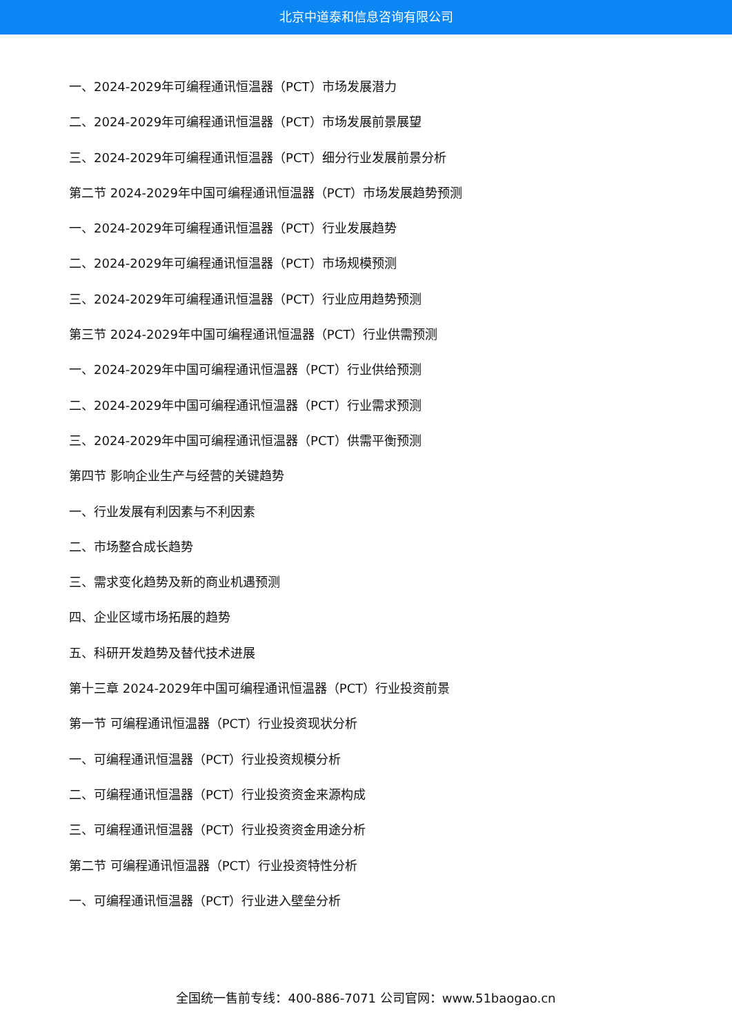北京中道泰和信息咨询有限公司
一、2024-2029年可编程通讯恒温器（PCT）市场发展潜力
二、2024-2029年可编程通讯恒温器（PCT）市场发展前景展望
三、2024-2029年可编程通讯恒温器（PCT）细分行业发展前景分析
第二节 2024-2029年中国可编程通讯恒温器（PCT）市场发展趋势预测
一、2024-2029年可编程通讯恒温器（PCT）行业发展趋势
二、2024-2029年可编程通讯恒温器（PCT）市场规模预测
三、2024-2029年可编程通讯恒温器（PCT）行业应用趋势预测
第三节 2024-2029年中国可编程通讯恒温器（PCT）行业供需预测
一、2024-2029年中国可编程通讯恒温器（PCT）行业供给预测
二、2024-2029年中国可编程通讯恒温器（PCT）行业需求预测
三、2024-2029年中国可编程通讯恒温器（PCT）供需平衡预测
第四节 影响企业生产与经营的关键趋势
一、行业发展有利因素与不利因素
二、市场整合成长趋势
三、需求变化趋势及新的商业机遇预测
四、企业区域市场拓展的趋势
五、科研开发趋势及替代技术进展
第十三章 2024-2029年中国可编程通讯恒温器（PCT）行业投资前景
第一节 可编程通讯恒温器（PCT）行业投资现状分析
一、可编程通讯恒温器（PCT）行业投资规模分析
二、可编程通讯恒温器（PCT）行业投资资金来源构成
三、可编程通讯恒温器（PCT）行业投资资金用途分析
第二节 可编程通讯恒温器（PCT）行业投资特性分析
一、可编程通讯恒温器（PCT）行业进入壁垒分析
全国统一售前专线：400-886-7071 公司官网：www.51baogao.cn